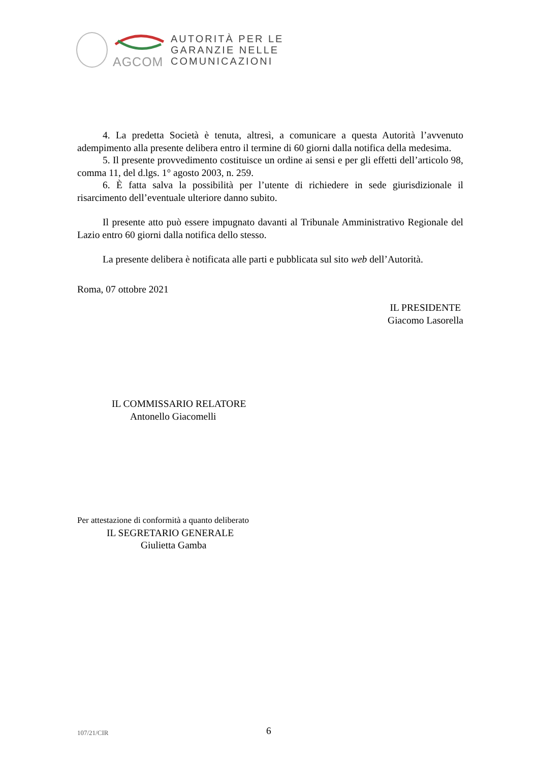AGCOM
AUTORITÀ PER LE
GARANZIE NELLE
COMUNICAZIONI
4. La predetta Società è tenuta, altresì, a comunicare a questa Autorità l’avvenuto adempimento alla presente delibera entro il termine di 60 giorni dalla notifica della medesima.
5. Il presente provvedimento costituisce un ordine ai sensi e per gli effetti dell’articolo 98, comma 11, del d.lgs. 1° agosto 2003, n. 259.
6. È fatta salva la possibilità per l’utente di richiedere in sede giurisdizionale il risarcimento dell’eventuale ulteriore danno subito.
Il presente atto può essere impugnato davanti al Tribunale Amministrativo Regionale del Lazio entro 60 giorni dalla notifica dello stesso.
La presente delibera è notificata alle parti e pubblicata sul sito web dell’Autorità.
Roma, 07 ottobre 2021
IL PRESIDENTE
Giacomo Lasorella
IL COMMISSARIO RELATORE
Antonello Giacomelli
Per attestazione di conformità a quanto deliberato
IL SEGRETARIO GENERALE
Giulietta Gamba
107/21/CIR 6